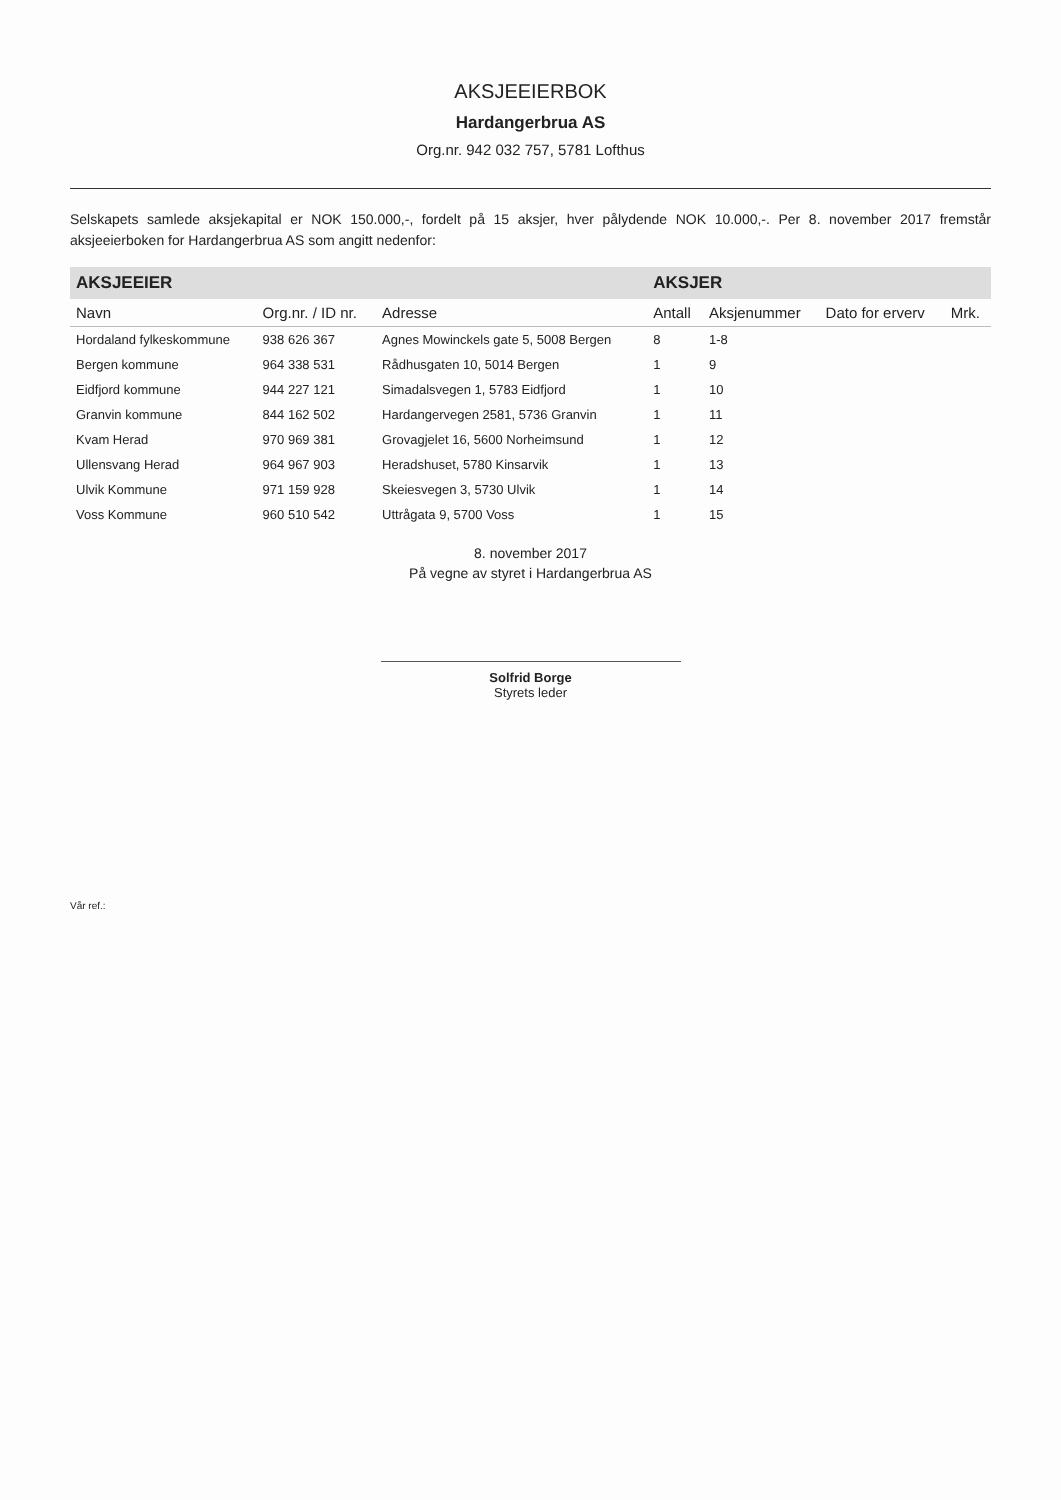AKSJEEIERBOK
Hardangerbrua AS
Org.nr. 942 032 757, 5781 Lofthus
Selskapets samlede aksjekapital er NOK 150.000,-, fordelt på 15 aksjer, hver pålydende NOK 10.000,-. Per 8. november 2017 fremstår aksjeeierboken for Hardangerbrua AS som angitt nedenfor:
| AKSJEEIER | | | AKSJER | | | |
| --- | --- | --- | --- | --- | --- | --- |
| Navn | Org.nr. / ID nr. | Adresse | Antall | Aksjenummer | Dato for erverv | Mrk. |
| Hordaland fylkeskommune | 938 626 367 | Agnes Mowinckels gate 5, 5008 Bergen | 8 | 1-8 | | |
| Bergen kommune | 964 338 531 | Rådhusgaten 10, 5014 Bergen | 1 | 9 | | |
| Eidfjord kommune | 944 227 121 | Simadalsvegen 1, 5783 Eidfjord | 1 | 10 | | |
| Granvin kommune | 844 162 502 | Hardangervegen 2581, 5736 Granvin | 1 | 11 | | |
| Kvam Herad | 970 969 381 | Grovagjelet 16, 5600 Norheimsund | 1 | 12 | | |
| Ullensvang Herad | 964 967 903 | Heradshuset, 5780 Kinsarvik | 1 | 13 | | |
| Ulvik Kommune | 971 159 928 | Skeiesvegen 3, 5730 Ulvik | 1 | 14 | | |
| Voss Kommune | 960 510 542 | Uttrågata 9, 5700 Voss | 1 | 15 | | |
8. november 2017
På vegne av styret i Hardangerbrua AS
Solfrid Borge
Styrets leder
Vår ref.: